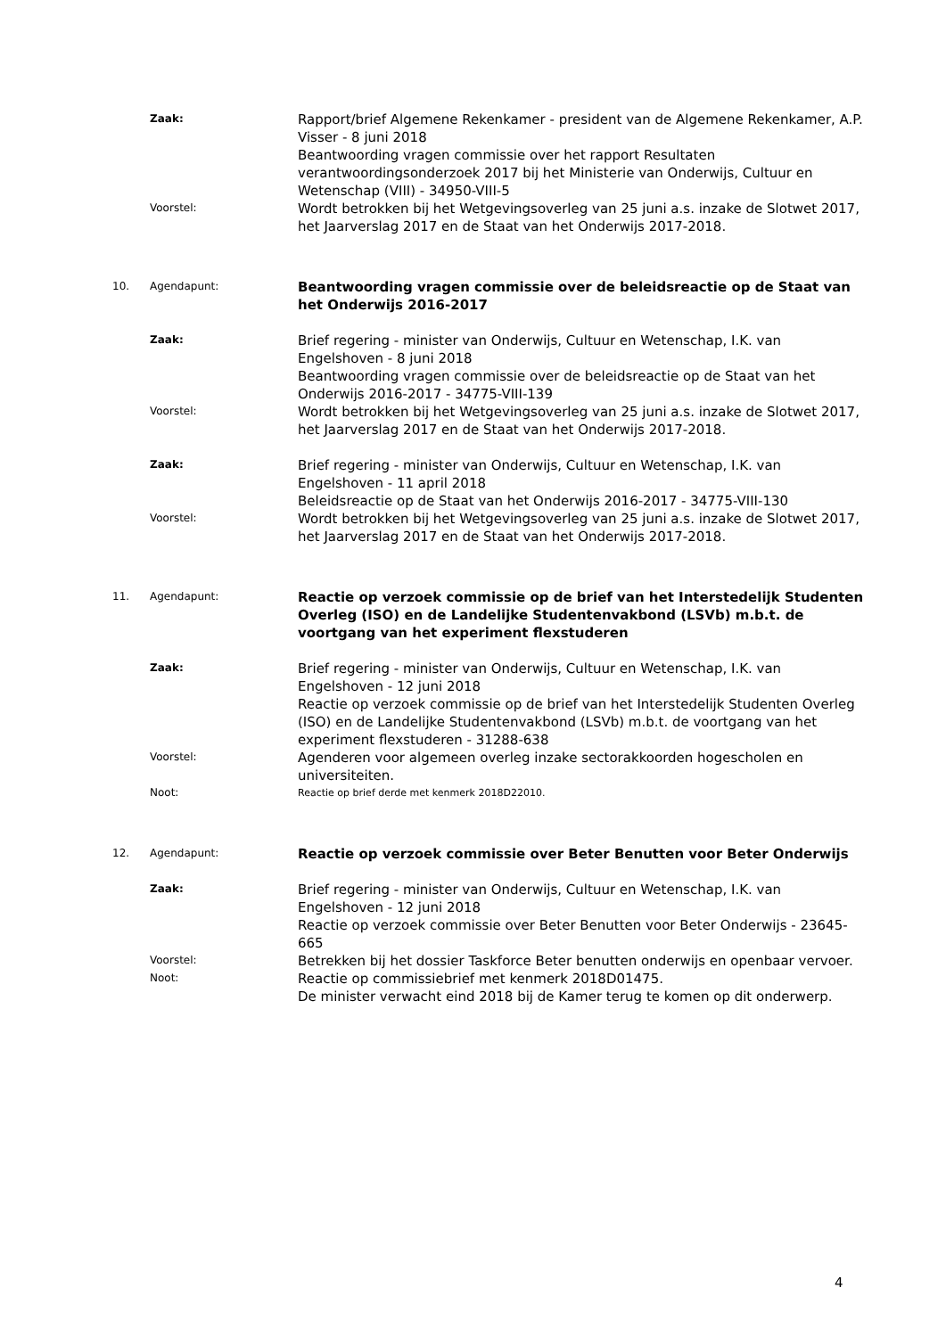Zaak:
Rapport/brief Algemene Rekenkamer - president van de Algemene Rekenkamer, A.P. Visser - 8 juni 2018
Beantwoording vragen commissie over het rapport Resultaten verantwoordingsonderzoek 2017 bij het Ministerie van Onderwijs, Cultuur en Wetenschap (VIII) - 34950-VIII-5
Voorstel:
Wordt betrokken bij het Wetgevingsoverleg van 25 juni a.s. inzake de Slotwet 2017, het Jaarverslag 2017 en de Staat van het Onderwijs 2017-2018.
10. Agendapunt:
Beantwoording vragen commissie over de beleidsreactie op de Staat van het Onderwijs 2016-2017
Zaak:
Brief regering - minister van Onderwijs, Cultuur en Wetenschap, I.K. van Engelshoven - 8 juni 2018
Beantwoording vragen commissie over de beleidsreactie op de Staat van het Onderwijs 2016-2017 - 34775-VIII-139
Voorstel:
Wordt betrokken bij het Wetgevingsoverleg van 25 juni a.s. inzake de Slotwet 2017, het Jaarverslag 2017 en de Staat van het Onderwijs 2017-2018.
Zaak:
Brief regering - minister van Onderwijs, Cultuur en Wetenschap, I.K. van Engelshoven - 11 april 2018
Beleidsreactie op de Staat van het Onderwijs 2016-2017 - 34775-VIII-130
Voorstel:
Wordt betrokken bij het Wetgevingsoverleg van 25 juni a.s. inzake de Slotwet 2017, het Jaarverslag 2017 en de Staat van het Onderwijs 2017-2018.
11. Agendapunt:
Reactie op verzoek commissie op de brief van het Interstedelijk Studenten Overleg (ISO) en de Landelijke Studentenvakbond (LSVb) m.b.t. de voortgang van het experiment flexstuderen
Zaak:
Brief regering - minister van Onderwijs, Cultuur en Wetenschap, I.K. van Engelshoven - 12 juni 2018
Reactie op verzoek commissie op de brief van het Interstedelijk Studenten Overleg (ISO) en de Landelijke Studentenvakbond (LSVb) m.b.t. de voortgang van het experiment flexstuderen - 31288-638
Voorstel:
Agenderen voor algemeen overleg inzake sectorakkoorden hogescholen en universiteiten.
Noot:
Reactie op brief derde met kenmerk 2018D22010.
12. Agendapunt:
Reactie op verzoek commissie over Beter Benutten voor Beter Onderwijs
Zaak:
Brief regering - minister van Onderwijs, Cultuur en Wetenschap, I.K. van Engelshoven - 12 juni 2018
Reactie op verzoek commissie over Beter Benutten voor Beter Onderwijs - 23645-665
Voorstel:
Betrekken bij het dossier Taskforce Beter benutten onderwijs en openbaar vervoer.
Noot:
Reactie op commissiebrief met kenmerk 2018D01475.
De minister verwacht eind 2018 bij de Kamer terug te komen op dit onderwerp.
4